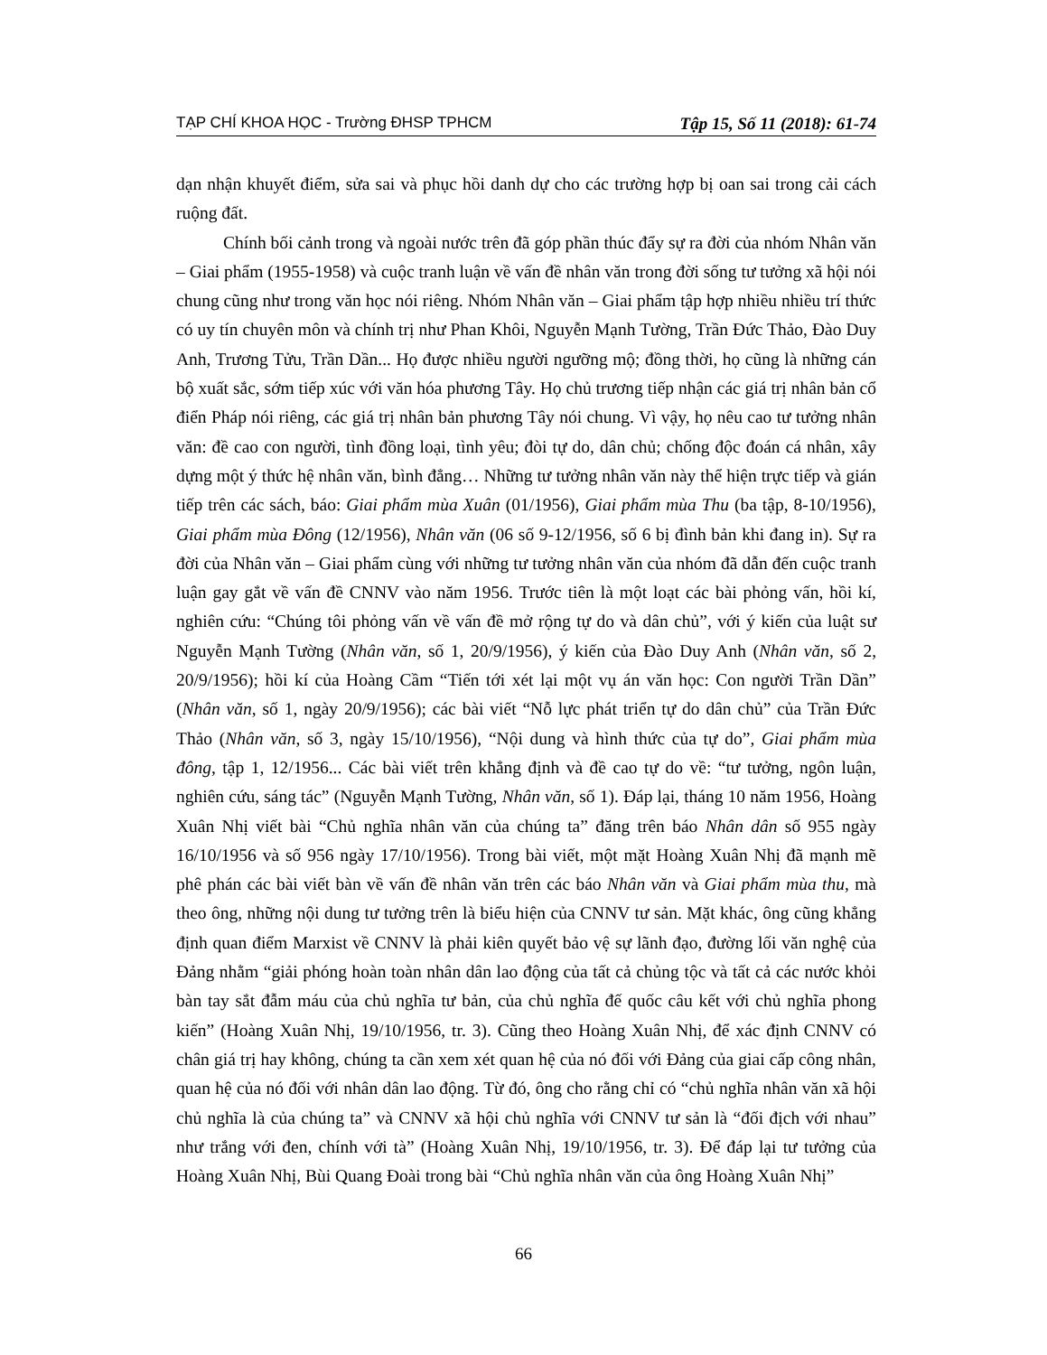TẠP CHÍ KHOA HỌC - Trường ĐHSP TPHCM Tập 15, Số 11 (2018): 61-74
dạn nhận khuyết điểm, sửa sai và phục hồi danh dự cho các trường hợp bị oan sai trong cải cách ruộng đất.
Chính bối cảnh trong và ngoài nước trên đã góp phần thúc đẩy sự ra đời của nhóm Nhân văn – Giai phẩm (1955-1958) và cuộc tranh luận về vấn đề nhân văn trong đời sống tư tưởng xã hội nói chung cũng như trong văn học nói riêng. Nhóm Nhân văn – Giai phẩm tập hợp nhiều nhiều trí thức có uy tín chuyên môn và chính trị như Phan Khôi, Nguyễn Mạnh Tường, Trần Đức Thảo, Đào Duy Anh, Trương Tửu, Trần Dần... Họ được nhiều người ngưỡng mộ; đồng thời, họ cũng là những cán bộ xuất sắc, sớm tiếp xúc với văn hóa phương Tây. Họ chủ trương tiếp nhận các giá trị nhân bản cổ điển Pháp nói riêng, các giá trị nhân bản phương Tây nói chung. Vì vậy, họ nêu cao tư tưởng nhân văn: đề cao con người, tình đồng loại, tình yêu; đòi tự do, dân chủ; chống độc đoán cá nhân, xây dựng một ý thức hệ nhân văn, bình đẳng… Những tư tưởng nhân văn này thể hiện trực tiếp và gián tiếp trên các sách, báo: Giai phẩm mùa Xuân (01/1956), Giai phẩm mùa Thu (ba tập, 8-10/1956), Giai phẩm mùa Đông (12/1956), Nhân văn (06 số 9-12/1956, số 6 bị đình bản khi đang in). Sự ra đời của Nhân văn – Giai phẩm cùng với những tư tưởng nhân văn của nhóm đã dẫn đến cuộc tranh luận gay gắt về vấn đề CNNV vào năm 1956. Trước tiên là một loạt các bài phỏng vấn, hồi kí, nghiên cứu: “Chúng tôi phỏng vấn về vấn đề mở rộng tự do và dân chủ”, với ý kiến của luật sư Nguyễn Mạnh Tường (Nhân văn, số 1, 20/9/1956), ý kiến của Đào Duy Anh (Nhân văn, số 2, 20/9/1956); hồi kí của Hoàng Cầm “Tiến tới xét lại một vụ án văn học: Con người Trần Dần” (Nhân văn, số 1, ngày 20/9/1956); các bài viết “Nỗ lực phát triển tự do dân chủ” của Trần Đức Thảo (Nhân văn, số 3, ngày 15/10/1956), “Nội dung và hình thức của tự do”, Giai phẩm mùa đông, tập 1, 12/1956... Các bài viết trên khẳng định và đề cao tự do về: “tư tưởng, ngôn luận, nghiên cứu, sáng tác” (Nguyễn Mạnh Tường, Nhân văn, số 1). Đáp lại, tháng 10 năm 1956, Hoàng Xuân Nhị viết bài “Chủ nghĩa nhân văn của chúng ta” đăng trên báo Nhân dân số 955 ngày 16/10/1956 và số 956 ngày 17/10/1956). Trong bài viết, một mặt Hoàng Xuân Nhị đã mạnh mẽ phê phán các bài viết bàn về vấn đề nhân văn trên các báo Nhân văn và Giai phẩm mùa thu, mà theo ông, những nội dung tư tưởng trên là biểu hiện của CNNV tư sản. Mặt khác, ông cũng khẳng định quan điểm Marxist về CNNV là phải kiên quyết bảo vệ sự lãnh đạo, đường lối văn nghệ của Đảng nhằm “giải phóng hoàn toàn nhân dân lao động của tất cả chủng tộc và tất cả các nước khỏi bàn tay sắt đẫm máu của chủ nghĩa tư bản, của chủ nghĩa đế quốc câu kết với chủ nghĩa phong kiến” (Hoàng Xuân Nhị, 19/10/1956, tr. 3). Cũng theo Hoàng Xuân Nhị, để xác định CNNV có chân giá trị hay không, chúng ta cần xem xét quan hệ của nó đối với Đảng của giai cấp công nhân, quan hệ của nó đối với nhân dân lao động. Từ đó, ông cho rằng chỉ có “chủ nghĩa nhân văn xã hội chủ nghĩa là của chúng ta” và CNNV xã hội chủ nghĩa với CNNV tư sản là “đối địch với nhau” như trắng với đen, chính với tà” (Hoàng Xuân Nhị, 19/10/1956, tr. 3). Để đáp lại tư tưởng của Hoàng Xuân Nhị, Bùi Quang Đoài trong bài “Chủ nghĩa nhân văn của ông Hoàng Xuân Nhị”
66